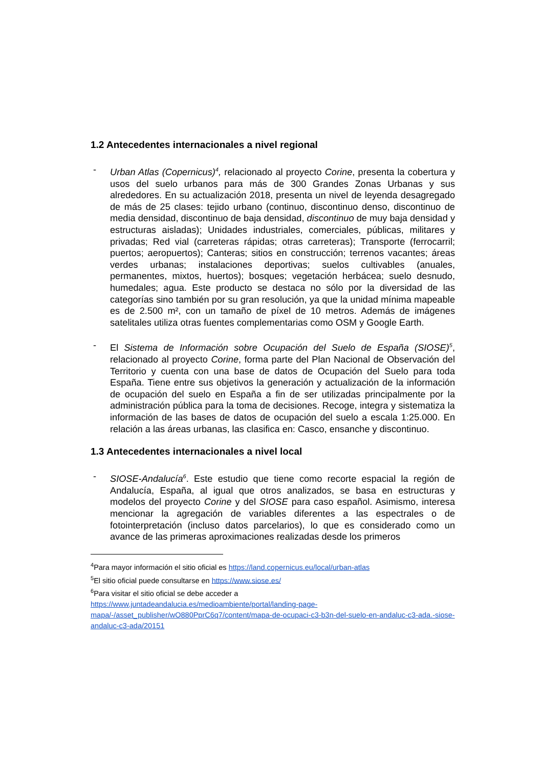1.2 Antecedentes internacionales a nivel regional
- Urban Atlas (Copernicus)<sup>4</sup>, relacionado al proyecto Corine, presenta la cobertura y usos del suelo urbanos para más de 300 Grandes Zonas Urbanas y sus alrededores. En su actualización 2018, presenta un nivel de leyenda desagregado de más de 25 clases: tejido urbano (continuo, discontinuo denso, discontinuo de media densidad, discontinuo de baja densidad, discontinuo de muy baja densidad y estructuras aisladas); Unidades industriales, comerciales, públicas, militares y privadas; Red vial (carreteras rápidas; otras carreteras); Transporte (ferrocarril; puertos; aeropuertos); Canteras; sitios en construcción; terrenos vacantes; áreas verdes urbanas; instalaciones deportivas; suelos cultivables (anuales, permanentes, mixtos, huertos); bosques; vegetación herbácea; suelo desnudo, humedales; agua. Este producto se destaca no sólo por la diversidad de las categorías sino también por su gran resolución, ya que la unidad mínima mapeable es de 2.500 m², con un tamaño de píxel de 10 metros. Además de imágenes satelitales utiliza otras fuentes complementarias como OSM y Google Earth.
- El Sistema de Información sobre Ocupación del Suelo de España (SIOSE)<sup>5</sup>, relacionado al proyecto Corine, forma parte del Plan Nacional de Observación del Territorio y cuenta con una base de datos de Ocupación del Suelo para toda España. Tiene entre sus objetivos la generación y actualización de la información de ocupación del suelo en España a fin de ser utilizadas principalmente por la administración pública para la toma de decisiones. Recoge, integra y sistematiza la información de las bases de datos de ocupación del suelo a escala 1:25.000. En relación a las áreas urbanas, las clasifica en: Casco, ensanche y discontinuo.
1.3 Antecedentes internacionales a nivel local
- SIOSE-Andalucía<sup>6</sup>. Este estudio que tiene como recorte espacial la región de Andalucía, España, al igual que otros analizados, se basa en estructuras y modelos del proyecto Corine y del SIOSE para caso español. Asimismo, interesa mencionar la agregación de variables diferentes a las espectrales o de fotointerpretación (incluso datos parcelarios), lo que es considerado como un avance de las primeras aproximaciones realizadas desde los primeros
<sup>4</sup> Para mayor información el sitio oficial es https://land.copernicus.eu/local/urban-atlas
<sup>5</sup> El sitio oficial puede consultarse en https://www.siose.es/
<sup>6</sup> Para visitar el sitio oficial se debe acceder a
https://www.juntadeandalucia.es/medioambiente/portal/landing-page-mapa/-/asset_publisher/wO880PprC6q7/content/mapa-de-ocupaci-c3-b3n-del-suelo-en-andaluc-c3-ada.-siose-andaluc-c3-ada/20151